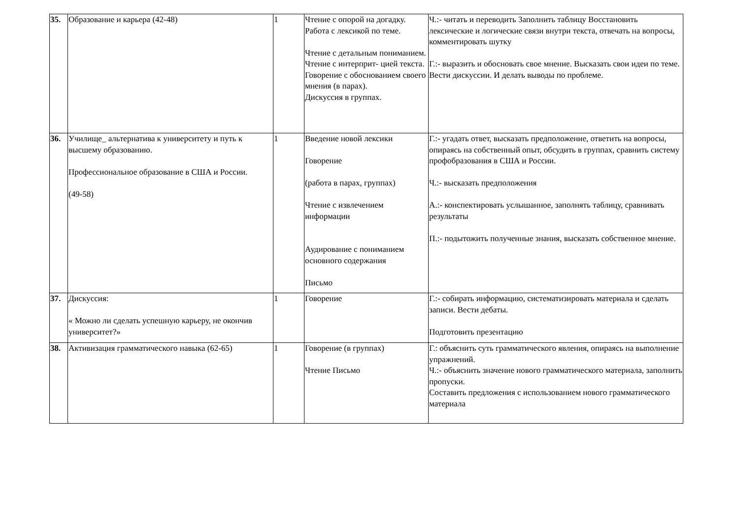| 35. | Образование и карьера (42-48) | 1 | Чтение с опорой на догадку. Работа с лексикой по теме. Чтение с детальным пониманием. Чтение с интерприт- цией текста. Говорение с обоснованием своего мнения (в парах). Дискуссия в группах. | Ч.:- читать и переводить Заполнить таблицу Восстановить лексические и логические связи внутри текста, отвечать на вопросы, комментировать шутку Г.:- выразить и обосновать свое мнение. Высказать свои идеи по теме. Вести дискуссии. И делать выводы по проблеме. |
| 36. | Училище_ альтернатива к университету и путь к высшему образованию. Профессиональное образование в США и России. (49-58) | 1 | Введение новой лексики Говорение (работа в парах, группах) Чтение с извлечением информации Аудирование с пониманием основного содержания Письмо | Г.:- угадать ответ, высказать предположение, ответить на вопросы, опираясь на собственный опыт, обсудить в группах, сравнить систему профобразования в США и России. Ч.:- высказать предположения А.:- конспектировать услышанное, заполнять таблицу, сравнивать результаты П.:- подытожить полученные знания, высказать собственное мнение. |
| 37. | Дискуссия: « Можно ли сделать успешную карьеру, не окончив университет?» | 1 | Говорение | Г.:- собирать информацию, систематизировать материала и сделать записи. Вести дебаты. Подготовить презентацию |
| 38. | Активизация грамматического навыка (62-65) | 1 | Говорение (в группах) Чтение Письмо | Г.: объяснить суть грамматического явления, опираясь на выполнение упражнений. Ч.:- объяснить значение нового грамматического материала, заполнить пропуски. Составить предложения с использованием нового грамматического материала |